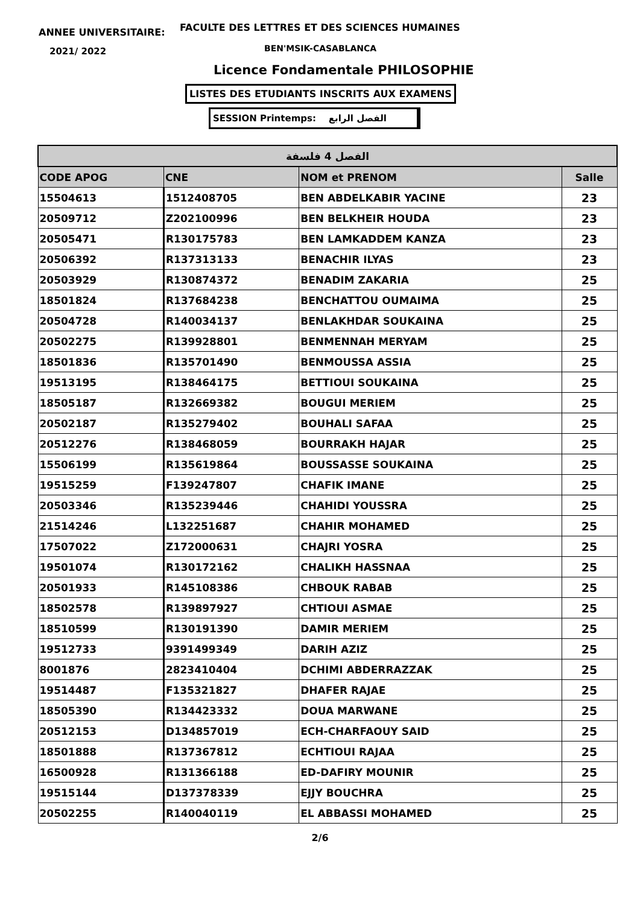ANNEE UNIVERSITAIRE:
FACULTE DES LETTRES ET DES SCIENCES HUMAINES
2021/ 2022 BEN'MSIK-CASABLANCA
Licence Fondamentale PHILOSOPHIE
LISTES DES ETUDIANTS INSCRITS AUX EXAMENS
SESSION Printemps: الفصل الرابع
| الفصل 4 فلسفة | | | |
| --- | --- | --- | --- |
| CODE APOG | CNE | NOM et PRENOM | Salle |
| 15504613 | 1512408705 | BEN ABDELKABIR YACINE | 23 |
| 20509712 | Z202100996 | BEN BELKHEIR HOUDA | 23 |
| 20505471 | R130175783 | BEN LAMKADDEM KANZA | 23 |
| 20506392 | R137313133 | BENACHIR ILYAS | 23 |
| 20503929 | R130874372 | BENADIM ZAKARIA | 25 |
| 18501824 | R137684238 | BENCHATTOU OUMAIMA | 25 |
| 20504728 | R140034137 | BENLAKHDAR SOUKAINA | 25 |
| 20502275 | R139928801 | BENMENNAH MERYAM | 25 |
| 18501836 | R135701490 | BENMOUSSA ASSIA | 25 |
| 19513195 | R138464175 | BETTIOUI SOUKAINA | 25 |
| 18505187 | R132669382 | BOUGUI MERIEM | 25 |
| 20502187 | R135279402 | BOUHALI SAFAA | 25 |
| 20512276 | R138468059 | BOURRAKH HAJAR | 25 |
| 15506199 | R135619864 | BOUSSASSE SOUKAINA | 25 |
| 19515259 | F139247807 | CHAFIK IMANE | 25 |
| 20503346 | R135239446 | CHAHIDI YOUSSRA | 25 |
| 21514246 | L132251687 | CHAHIR MOHAMED | 25 |
| 17507022 | Z172000631 | CHAJRI YOSRA | 25 |
| 19501074 | R130172162 | CHALIKH HASSNAA | 25 |
| 20501933 | R145108386 | CHBOUK RABAB | 25 |
| 18502578 | R139897927 | CHTIOUI ASMAE | 25 |
| 18510599 | R130191390 | DAMIR MERIEM | 25 |
| 19512733 | 9391499349 | DARIH AZIZ | 25 |
| 8001876 | 2823410404 | DCHIMI ABDERRAZZAK | 25 |
| 19514487 | F135321827 | DHAFER RAJAE | 25 |
| 18505390 | R134423332 | DOUA MARWANE | 25 |
| 20512153 | D134857019 | ECH-CHARFAOUY SAID | 25 |
| 18501888 | R137367812 | ECHTIOUI RAJAA | 25 |
| 16500928 | R131366188 | ED-DAFIRY MOUNIR | 25 |
| 19515144 | D137378339 | EJJY BOUCHRA | 25 |
| 20502255 | R140040119 | EL ABBASSI MOHAMED | 25 |
2/6